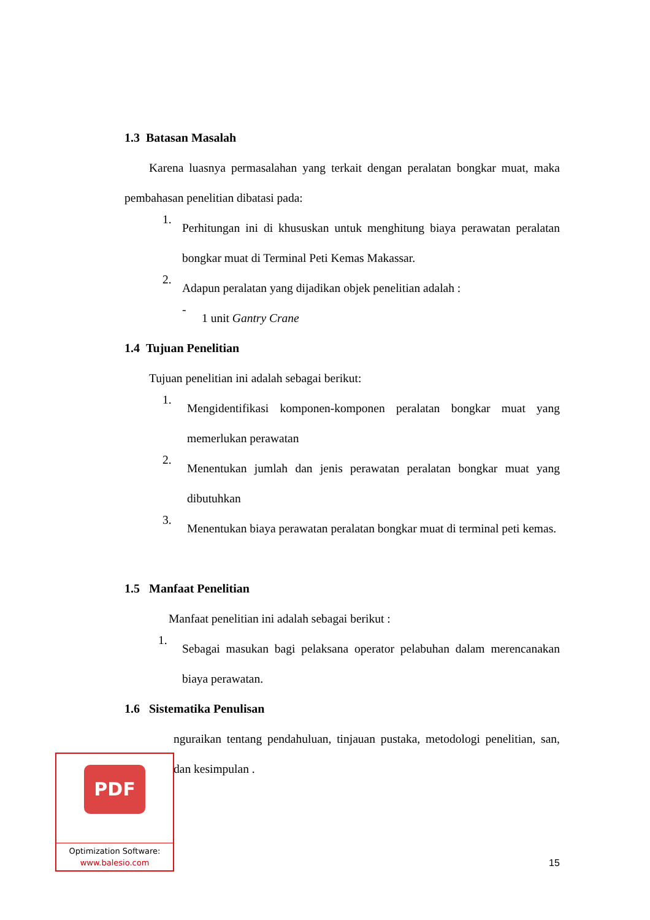1.3 Batasan Masalah
Karena luasnya permasalahan yang terkait dengan peralatan bongkar muat, maka pembahasan penelitian dibatasi pada:
1.
Perhitungan ini di khususkan untuk menghitung biaya perawatan peralatan bongkar muat di Terminal Peti Kemas Makassar.
2.
Adapun peralatan yang dijadikan objek penelitian adalah :
-
1 unit Gantry Crane
1.4 Tujuan Penelitian
Tujuan penelitian ini adalah sebagai berikut:
1.
Mengidentifikasi komponen-komponen peralatan bongkar muat yang memerlukan perawatan
2.
Menentukan jumlah dan jenis perawatan peralatan bongkar muat yang dibutuhkan
3.
Menentukan biaya perawatan peralatan bongkar muat di terminal peti kemas.
1.5 Manfaat Penelitian
Manfaat penelitian ini adalah sebagai berikut :
1.
Sebagai masukan bagi pelaksana operator pelabuhan dalam merencanakan biaya perawatan.
1.6 Sistematika Penulisan
nguraikan tentang pendahuluan, tinjauan pustaka, metodologi penelitian, san, dan kesimpulan .
PDF
Optimization Software:
www.balesio.com
15